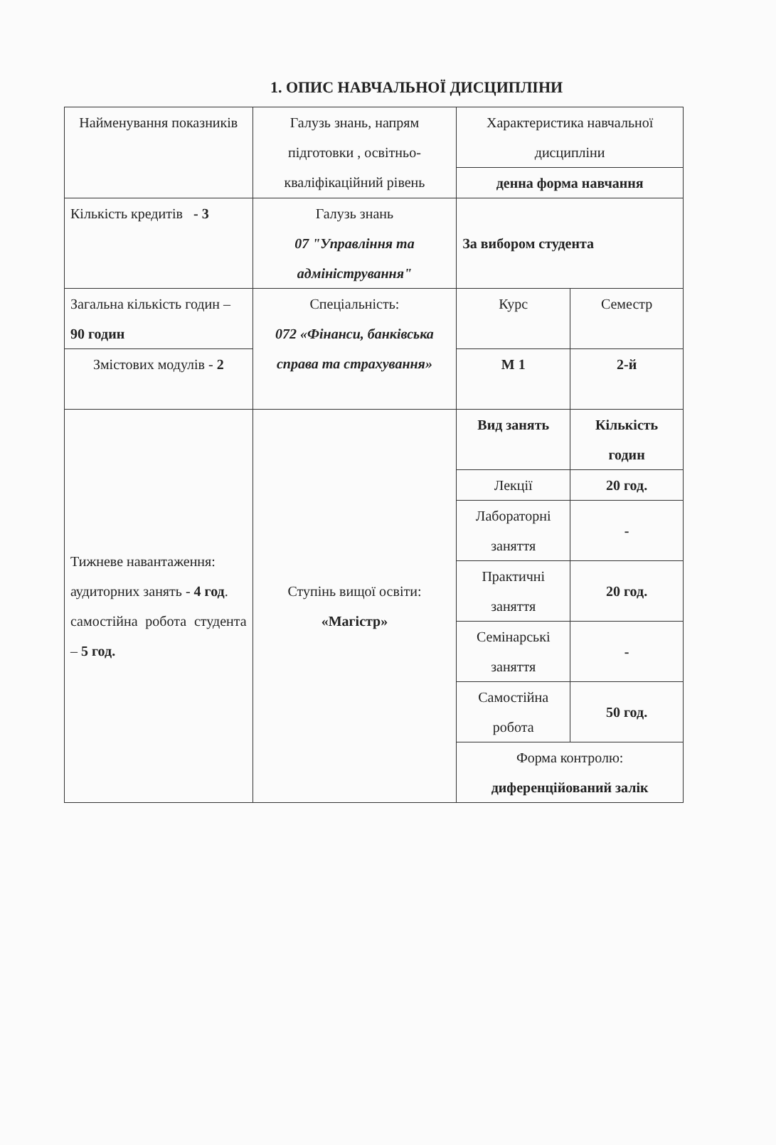1. ОПИС НАВЧАЛЬНОЇ ДИСЦИПЛІНИ
| Найменування показників | Галузь знань, напрям підготовки , освітньо-кваліфікаційний рівень | Характеристика навчальної дисципліни | |
| | | денна форма навчання | |
| Кількість кредитів - 3 | Галузь знань 07 "Управління та адміністрування" | За вибором студента | |
| Загальна кількість годин – 90 годин | Спеціальність: 072 «Фінанси, банківська справа та страхування» | Курс | Семестр |
| Змістових модулів - 2 | | М 1 | 2-й |
| Тижневе навантаження: аудиторних занять - 4 год . самостійна робота студента – 5 год. | Ступінь вищої освіти: «Магістр» | Вид занять | Кількість годин |
| | | Лекції | 20 год. |
| | | Лабораторні заняття | - |
| | | Практичні заняття | 20 год. |
| | | Семінарські заняття | - |
| | | Самостійна робота | 50 год. |
| | | Форма контролю: диференційований залік | |